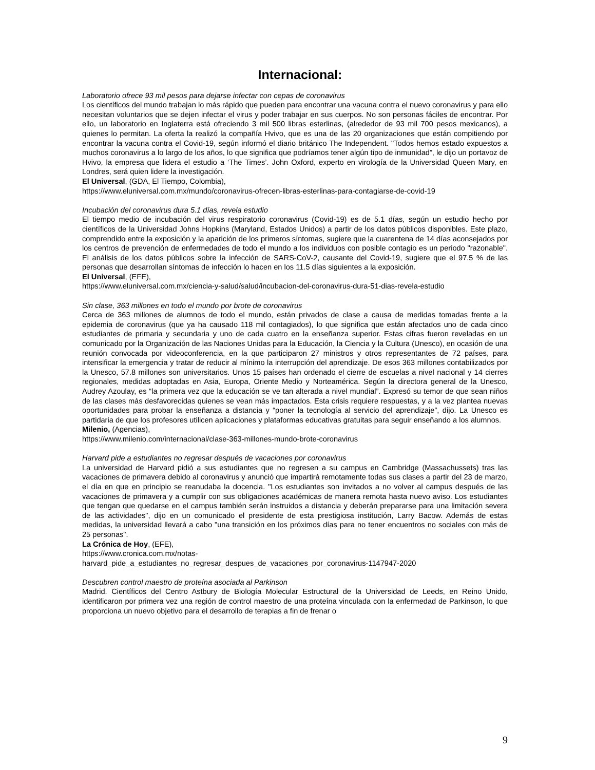Internacional:
Laboratorio ofrece 93 mil pesos para dejarse infectar con cepas de coronavirus
Los científicos del mundo trabajan lo más rápido que pueden para encontrar una vacuna contra el nuevo coronavirus y para ello necesitan voluntarios que se dejen infectar el virus y poder trabajar en sus cuerpos. No son personas fáciles de encontrar. Por ello, un laboratorio en Inglaterra está ofreciendo 3 mil 500 libras esterlinas, (alrededor de 93 mil 700 pesos mexicanos), a quienes lo permitan. La oferta la realizó la compañía Hvivo, que es una de las 20 organizaciones que están compitiendo por encontrar la vacuna contra el Covid-19, según informó el diario británico The Independent. "Todos hemos estado expuestos a muchos coronavirus a lo largo de los años, lo que significa que podríamos tener algún tipo de inmunidad”, le dijo un portavoz de Hvivo, la empresa que lidera el estudio a ‘The Times’. John Oxford, experto en virología de la Universidad Queen Mary, en Londres, será quien lidere la investigación.
El Universal, (GDA, El Tiempo, Colombia),
https://www.eluniversal.com.mx/mundo/coronavirus-ofrecen-libras-esterlinas-para-contagiarse-de-covid-19
Incubación del coronavirus dura 5.1 días, revela estudio
El tiempo medio de incubación del virus respiratorio coronavirus (Covid-19) es de 5.1 días, según un estudio hecho por científicos de la Universidad Johns Hopkins (Maryland, Estados Unidos) a partir de los datos públicos disponibles. Este plazo, comprendido entre la exposición y la aparición de los primeros síntomas, sugiere que la cuarentena de 14 días aconsejados por los centros de prevención de enfermedades de todo el mundo a los individuos con posible contagio es un periodo "razonable". El análisis de los datos públicos sobre la infección de SARS-CoV-2, causante del Covid-19, sugiere que el 97.5 % de las personas que desarrollan síntomas de infección lo hacen en los 11.5 días siguientes a la exposición.
El Universal, (EFE),
https://www.eluniversal.com.mx/ciencia-y-salud/salud/incubacion-del-coronavirus-dura-51-dias-revela-estudio
Sin clase, 363 millones en todo el mundo por brote de coronavirus
Cerca de 363 millones de alumnos de todo el mundo, están privados de clase a causa de medidas tomadas frente a la epidemia de coronavirus (que ya ha causado 118 mil contagiados), lo que significa que están afectados uno de cada cinco estudiantes de primaria y secundaria y uno de cada cuatro en la enseñanza superior. Estas cifras fueron reveladas en un comunicado por la Organización de las Naciones Unidas para la Educación, la Ciencia y la Cultura (Unesco), en ocasión de una reunión convocada por videoconferencia, en la que participaron 27 ministros y otros representantes de 72 países, para intensificar la emergencia y tratar de reducir al mínimo la interrupción del aprendizaje. De esos 363 millones contabilizados por la Unesco, 57.8 millones son universitarios. Unos 15 países han ordenado el cierre de escuelas a nivel nacional y 14 cierres regionales, medidas adoptadas en Asia, Europa, Oriente Medio y Norteamérica. Según la directora general de la Unesco, Audrey Azoulay, es “la primera vez que la educación se ve tan alterada a nivel mundial”. Expresó su temor de que sean niños de las clases más desfavorecidas quienes se vean más impactados. Esta crisis requiere respuestas, y a la vez plantea nuevas oportunidades para probar la enseñanza a distancia y “poner la tecnología al servicio del aprendizaje”, dijo. La Unesco es partidaria de que los profesores utilicen aplicaciones y plataformas educativas gratuitas para seguir enseñando a los alumnos.
Milenio, (Agencias),
https://www.milenio.com/internacional/clase-363-millones-mundo-brote-coronavirus
Harvard pide a estudiantes no regresar después de vacaciones por coronavirus
La universidad de Harvard pidió a sus estudiantes que no regresen a su campus en Cambridge (Massachussets) tras las vacaciones de primavera debido al coronavirus y anunció que impartirá remotamente todas sus clases a partir del 23 de marzo, el día en que en principio se reanudaba la docencia. "Los estudiantes son invitados a no volver al campus después de las vacaciones de primavera y a cumplir con sus obligaciones académicas de manera remota hasta nuevo aviso. Los estudiantes que tengan que quedarse en el campus también serán instruidos a distancia y deberán prepararse para una limitación severa de las actividades", dijo en un comunicado el presidente de esta prestigiosa institución, Larry Bacow. Además de estas medidas, la universidad llevará a cabo "una transición en los próximos días para no tener encuentros no sociales con más de 25 personas".
La Crónica de Hoy, (EFE),
https://www.cronica.com.mx/notas-
harvard_pide_a_estudiantes_no_regresar_despues_de_vacaciones_por_coronavirus-1147947-2020
Descubren control maestro de proteína asociada al Parkinson
Madrid. Científicos del Centro Astbury de Biología Molecular Estructural de la Universidad de Leeds, en Reino Unido, identificaron por primera vez una región de control maestro de una proteína vinculada con la enfermedad de Parkinson, lo que proporciona un nuevo objetivo para el desarrollo de terapias a fin de frenar o
9